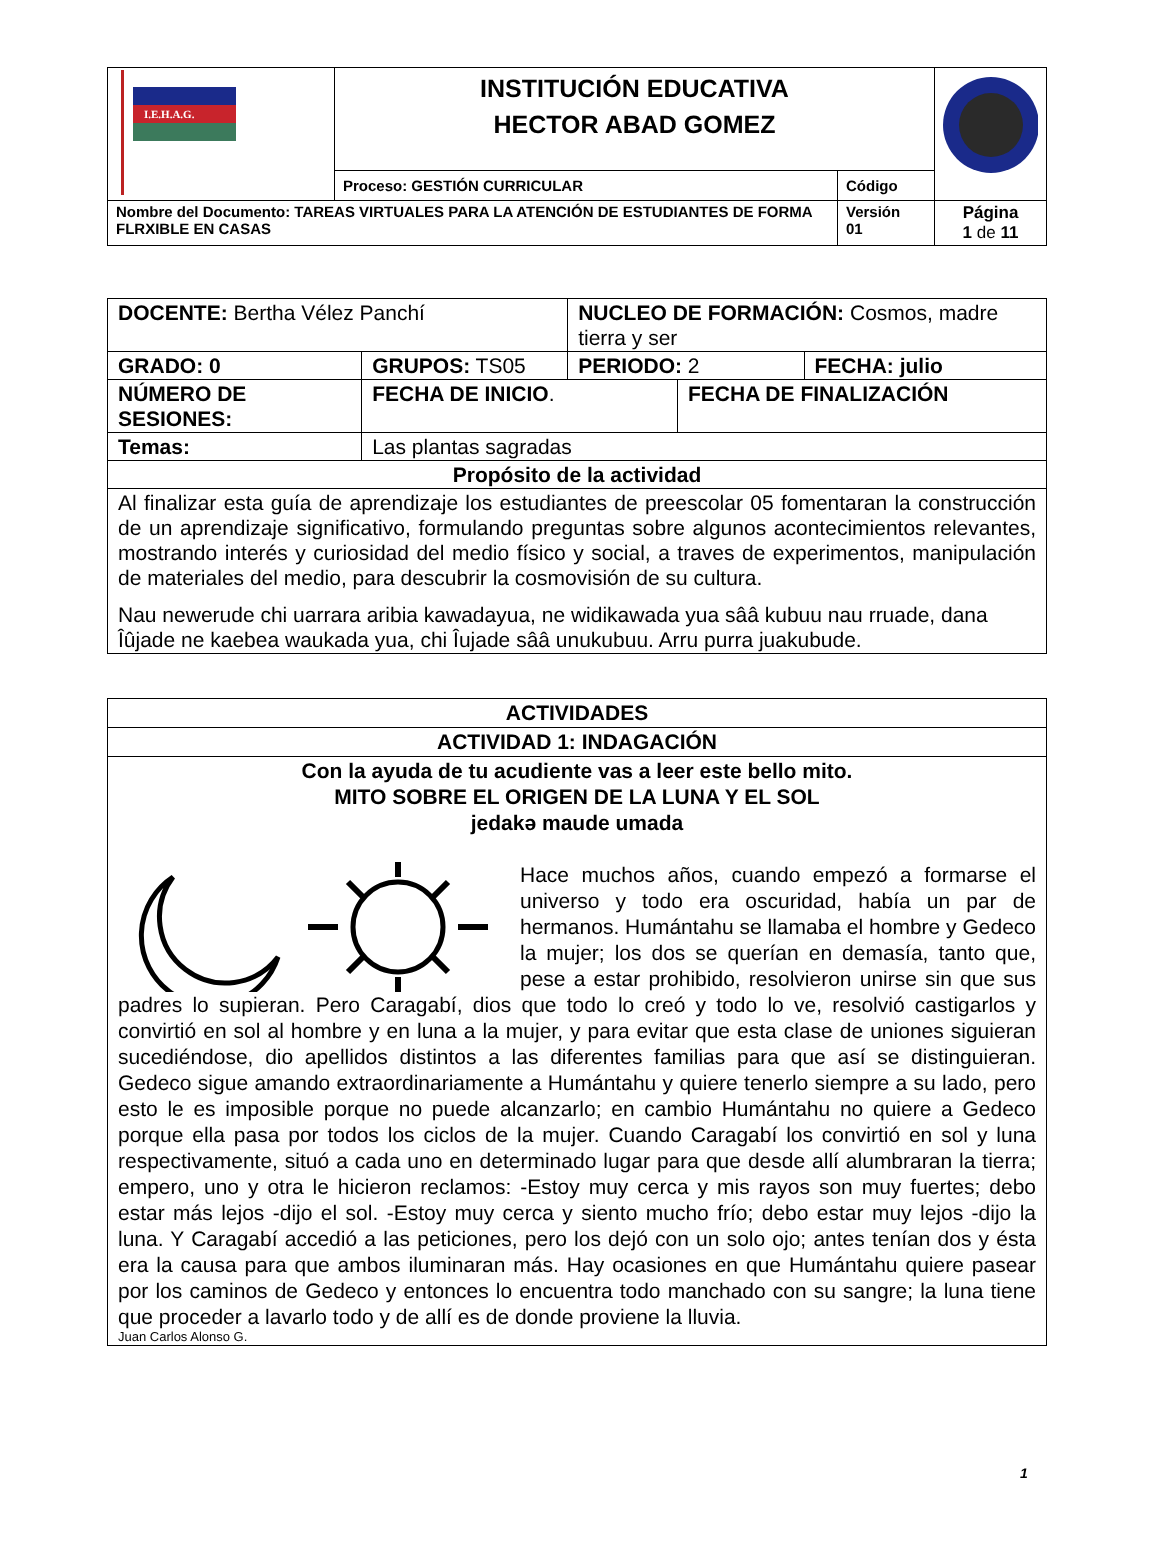| I.E.H.A.G. | INSTITUCIÓN EDUCATIVA HECTOR ABAD GOMEZ | | |
| | Proceso: GESTIÓN CURRICULAR | Código | |
| Nombre del Documento: TAREAS VIRTUALES PARA LA ATENCIÓN DE ESTUDIANTES DE FORMA FLRXIBLE EN CASAS | | Versión 01 | Página 1 de 11 |
| DOCENTE: Bertha Vélez Panchí | | NUCLEO DE FORMACIÓN: Cosmos, madre tierra y ser | | |
| GRADO: 0 | GRUPOS: TS05 | PERIODO: 2 | | FECHA: julio |
| NÚMERO DE SESIONES: | FECHA DE INICIO . | | FECHA DE FINALIZACIÓN | |
| Temas: | Las plantas sagradas | | | |
| Propósito de la actividad | | | | |
| Al finalizar esta guía de aprendizaje los estudiantes de preescolar 05 fomentaran la construcción de un aprendizaje significativo, formulando preguntas sobre algunos acontecimientos relevantes, mostrando interés y curiosidad del medio físico y social, a traves de experimentos, manipulación de materiales del medio, para descubrir la cosmovisión de su cultura. Nau newerude chi uarrara aribia kawadayua, ne widikawada yua sââ kubuu nau rruade, dana Îûjade ne kaebea waukada yua, chi Îujade sââ unukubuu. Arru purra juakubude. | | | | |
| ACTIVIDADES |
| ACTIVIDAD 1: INDAGACIÓN |
| Con la ayuda de tu acudiente vas a leer este bello mito. MITO SOBRE EL ORIGEN DE LA LUNA Y EL SOL jedakə maude umada Hace muchos años, cuando empezó a formarse el universo y todo era oscuridad, había un par de hermanos. Humántahu se llamaba el hombre y Gedeco la mujer; los dos se querían en demasía, tanto que, pese a estar prohibido, resolvieron unirse sin que sus padres lo supieran. Pero Caragabí, dios que todo lo creó y todo lo ve, resolvió castigarlos y convirtió en sol al hombre y en luna a la mujer, y para evitar que esta clase de uniones siguieran sucediéndose, dio apellidos distintos a las diferentes familias para que así se distinguieran. Gedeco sigue amando extraordinariamente a Humántahu y quiere tenerlo siempre a su lado, pero esto le es imposible porque no puede alcanzarlo; en cambio Humántahu no quiere a Gedeco porque ella pasa por todos los ciclos de la mujer. Cuando Caragabí los convirtió en sol y luna respectivamente, situó a cada uno en determinado lugar para que desde allí alumbraran la tierra; empero, uno y otra le hicieron reclamos: -Estoy muy cerca y mis rayos son muy fuertes; debo estar más lejos -dijo el sol. -Estoy muy cerca y siento mucho frío; debo estar muy lejos -dijo la luna. Y Caragabí accedió a las peticiones, pero los dejó con un solo ojo; antes tenían dos y ésta era la causa para que ambos iluminaran más. Hay ocasiones en que Humántahu quiere pasear por los caminos de Gedeco y entonces lo encuentra todo manchado con su sangre; la luna tiene que proceder a lavarlo todo y de allí es de donde proviene la lluvia. Juan Carlos Alonso G. |
1